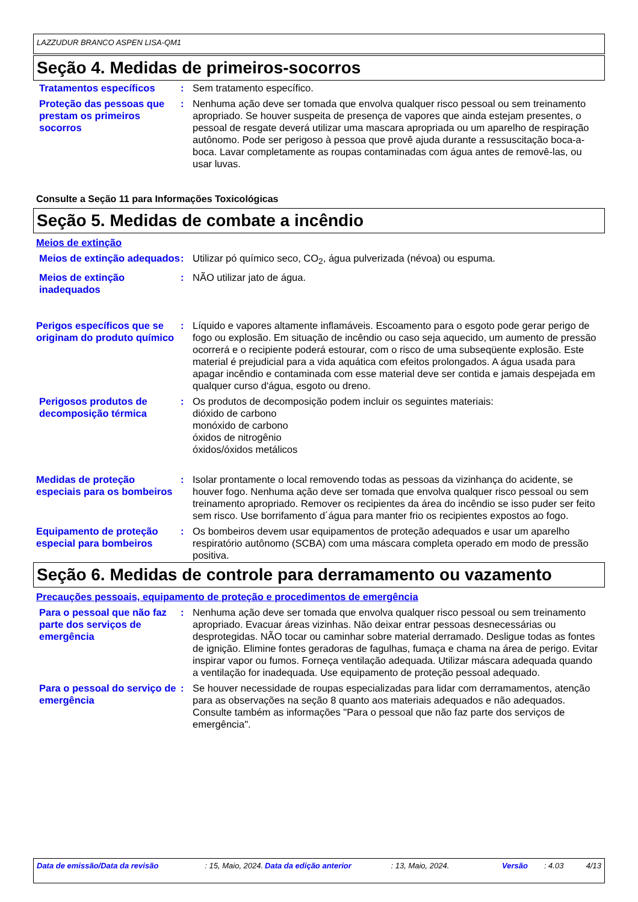LAZZUDUR BRANCO ASPEN LISA-QM1
Seção 4. Medidas de primeiros-socorros
Tratamentos específicos : Sem tratamento específico.
Proteção das pessoas que prestam os primeiros socorros
: Nenhuma ação deve ser tomada que envolva qualquer risco pessoal ou sem treinamento apropriado. Se houver suspeita de presença de vapores que ainda estejam presentes, o pessoal de resgate deverá utilizar uma mascara apropriada ou um aparelho de respiração autônomo. Pode ser perigoso à pessoa que provê ajuda durante a ressuscitação boca-a-boca. Lavar completamente as roupas contaminadas com água antes de removê-las, ou usar luvas.
Consulte a Seção 11 para Informações Toxicológicas
Seção 5. Medidas de combate a incêndio
Meios de extinção
Meios de extinção adequados
: Utilizar pó químico seco, CO<sub>2</sub>, água pulverizada (névoa) ou espuma.
Meios de extinção inadequados
: NÃO utilizar jato de água.
Perigos específicos que se originam do produto químico
: Líquido e vapores altamente inflamáveis. Escoamento para o esgoto pode gerar perigo de fogo ou explosão. Em situação de incêndio ou caso seja aquecido, um aumento de pressão ocorrerá e o recipiente poderá estourar, com o risco de uma subseqüente explosão. Este material é prejudicial para a vida aquática com efeitos prolongados. A água usada para apagar incêndio e contaminada com esse material deve ser contida e jamais despejada em qualquer curso d'água, esgoto ou dreno.
Perigosos produtos de decomposição térmica
: Os produtos de decomposição podem incluir os seguintes materiais:
dióxido de carbono
monóxido de carbono
óxidos de nitrogênio
óxidos/óxidos metálicos
Medidas de proteção especiais para os bombeiros
: Isolar prontamente o local removendo todas as pessoas da vizinhança do acidente, se houver fogo. Nenhuma ação deve ser tomada que envolva qualquer risco pessoal ou sem treinamento apropriado. Remover os recipientes da área do incêndio se isso puder ser feito sem risco. Use borrifamento d´água para manter frio os recipientes expostos ao fogo.
Equipamento de proteção especial para bombeiros
: Os bombeiros devem usar equipamentos de proteção adequados e usar um aparelho respiratório autônomo (SCBA) com uma máscara completa operado em modo de pressão positiva.
Seção 6. Medidas de controle para derramamento ou vazamento
Precauções pessoais, equipamento de proteção e procedimentos de emergência
Para o pessoal que não faz parte dos serviços de emergência
: Nenhuma ação deve ser tomada que envolva qualquer risco pessoal ou sem treinamento apropriado. Evacuar áreas vizinhas. Não deixar entrar pessoas desnecessárias ou desprotegidas. NÃO tocar ou caminhar sobre material derramado. Desligue todas as fontes de ignição. Elimine fontes geradoras de fagulhas, fumaça e chama na área de perigo. Evitar inspirar vapor ou fumos. Forneça ventilação adequada. Utilizar máscara adequada quando a ventilação for inadequada. Use equipamento de proteção pessoal adequado.
Para o pessoal do serviço de emergência
: Se houver necessidade de roupas especializadas para lidar com derramamentos, atenção para as observações na seção 8 quanto aos materiais adequados e não adequados. Consulte também as informações "Para o pessoal que não faz parte dos serviços de emergência".
Data de emissão/Data da revisão : 15, Maio, 2024.
Data da edição anterior : 13, Maio, 2024. Versão : 4.03 4/13